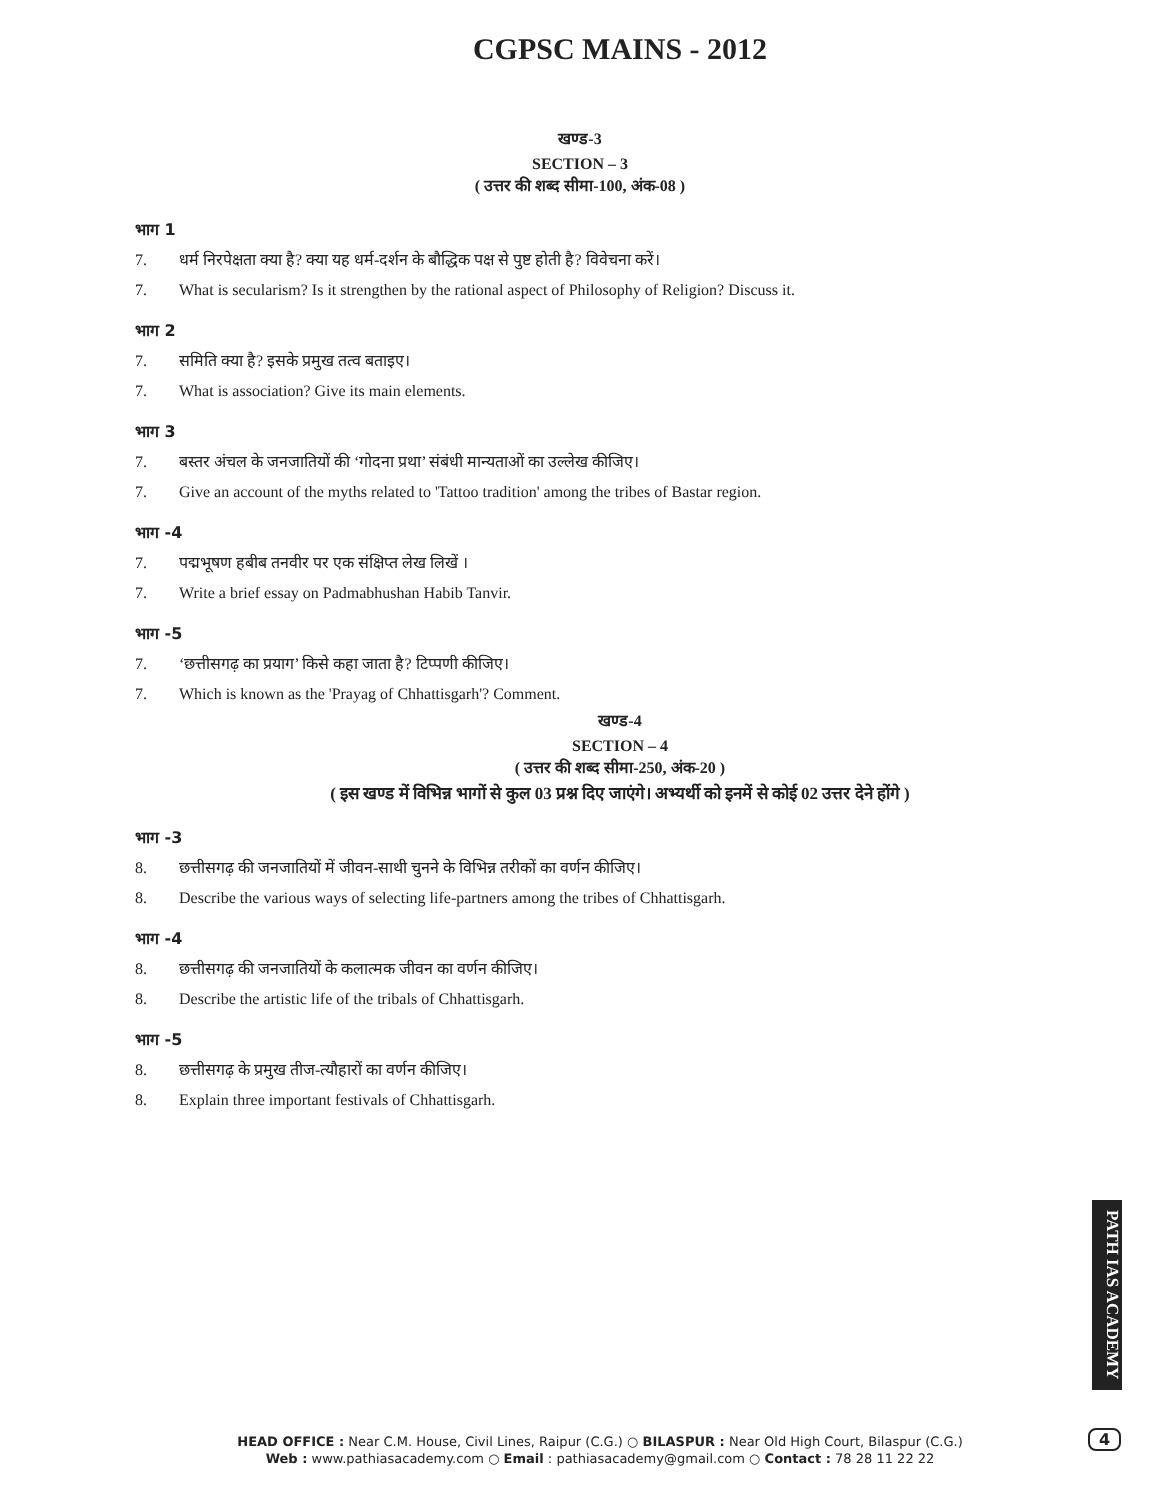CGPSC MAINS - 2012
खण्ड-3
SECTION – 3
( उत्तर की शब्द सीमा-100, अंक-08 )
भाग 1
7. धर्म निरपेक्षता क्या है? क्या यह धर्म-दर्शन के बौद्धिक पक्ष से पुष्ट होती है? विवेचना करें।
7. What is secularism? Is it strengthen by the rational aspect of Philosophy of Religion? Discuss it.
भाग 2
7. समिति क्या है? इसके प्रमुख तत्व बताइए।
7. What is association? Give its main elements.
भाग 3
7. बस्तर अंचल के जनजातियों की ‘गोदना प्रथा’ संबंधी मान्यताओं का उल्लेख कीजिए।
7. Give an account of the myths related to 'Tattoo tradition' among the tribes of Bastar region.
भाग -4
7. पद्मभूषण हबीब तनवीर पर एक संक्षिप्त लेख लिखें ।
7. Write a brief essay on Padmabhushan Habib Tanvir.
भाग -5
7. ‘छत्तीसगढ़ का प्रयाग’ किसे कहा जाता है? टिप्पणी कीजिए।
7. Which is known as the 'Prayag of Chhattisgarh'? Comment.
खण्ड-4
SECTION – 4
( उत्तर की शब्द सीमा-250, अंक-20 )
( इस खण्ड में विभिन्न भागों से कुल 03 प्रश्न दिए जाएंगे। अभ्यर्थी को इनमें से कोई 02 उत्तर देने होंगे )
भाग -3
8. छत्तीसगढ़ की जनजातियों में जीवन-साथी चुनने के विभिन्न तरीकों का वर्णन कीजिए।
8. Describe the various ways of selecting life-partners among the tribes of Chhattisgarh.
भाग -4
8. छत्तीसगढ़ की जनजातियों के कलात्मक जीवन का वर्णन कीजिए।
8. Describe the artistic life of the tribals of Chhattisgarh.
भाग -5
8. छत्तीसगढ़ के प्रमुख तीज-त्यौहारों का वर्णन कीजिए।
8. Explain three important festivals of Chhattisgarh.
PATH IAS ACADEMY
HEAD OFFICE : Near C.M. House, Civil Lines, Raipur (C.G.) ○ BILASPUR : Near Old High Court, Bilaspur (C.G.)
Web : www.pathiasacademy.com ○ Email : pathiasacademy@gmail.com ○ Contact : 78 28 11 22 22
4